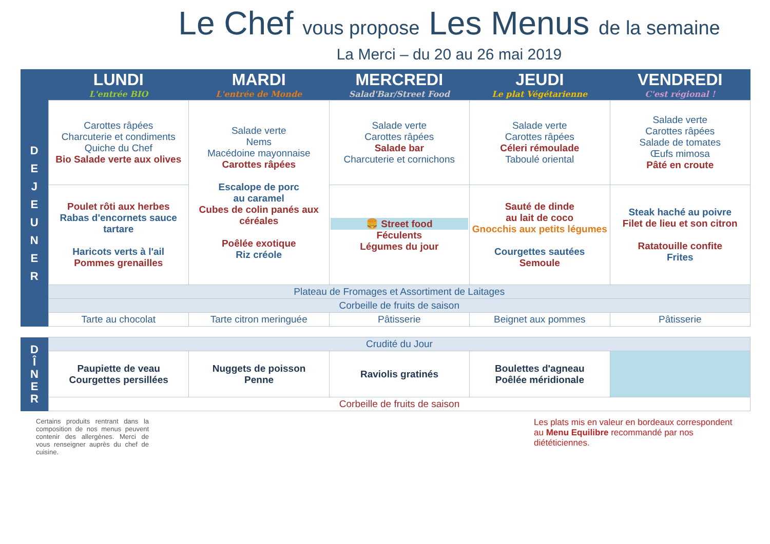Le Chef vous propose Les Menus de la semaine
La Merci – du 20 au 26 mai 2019
| | LUNDI L'entrée BIO | MARDI L'entrée de Monde | MERCREDI Salad'Bar/Street Food | JEUDI Le plat Végétarienne | VENDREDI C'est régional ! |
| --- | --- | --- | --- | --- | --- |
| D E J E U N E R | Carottes râpées Charcuterie et condiments Quiche du Chef Bio Salade verte aux olives | Salade verte Nems Macédoine mayonnaise Carottes râpées Escalope de porc au caramel Cubes de colin panés aux céréales Poêlée exotique Riz créole | Salade verte Carottes râpées Salade bar Charcuterie et cornichons | Salade verte Carottes râpées Céleri rémoulade Taboulé oriental | Salade verte Carottes râpées Salade de tomates Œufs mimosa Pâté en croute |
| | Poulet rôti aux herbes Rabas d'encornets sauce tartare Haricots verts à l'ail Pommes grenailles | | 🍔 Street food Féculents Légumes du jour | Sauté de dinde au lait de coco Gnocchis aux petits légumes Courgettes sautées Semoule | Steak haché au poivre Filet de lieu et son citron Ratatouille confite Frites |
| | Plateau de Fromages et Assortiment de Laitages | | | | |
| | Corbeille de fruits de saison | | | | |
| | Tarte au chocolat | Tarte citron meringuée | Pâtisserie | Beignet aux pommes | Pâtisserie |
| D Î N E R | Crudité du Jour | | | | |
| | Paupiette de veau Courgettes persillées | Nuggets de poisson Penne | Raviolis gratinés | Boulettes d'agneau Poêlée méridionale | |
| | Corbeille de fruits de saison | | | | |
Certains produits rentrant dans la composition de nos menus peuvent contenir des allergènes. Merci de vous renseigner auprès du chef de cuisine.
Les plats mis en valeur en bordeaux correspondent au Menu Equilibre recommandé par nos diététiciennes.